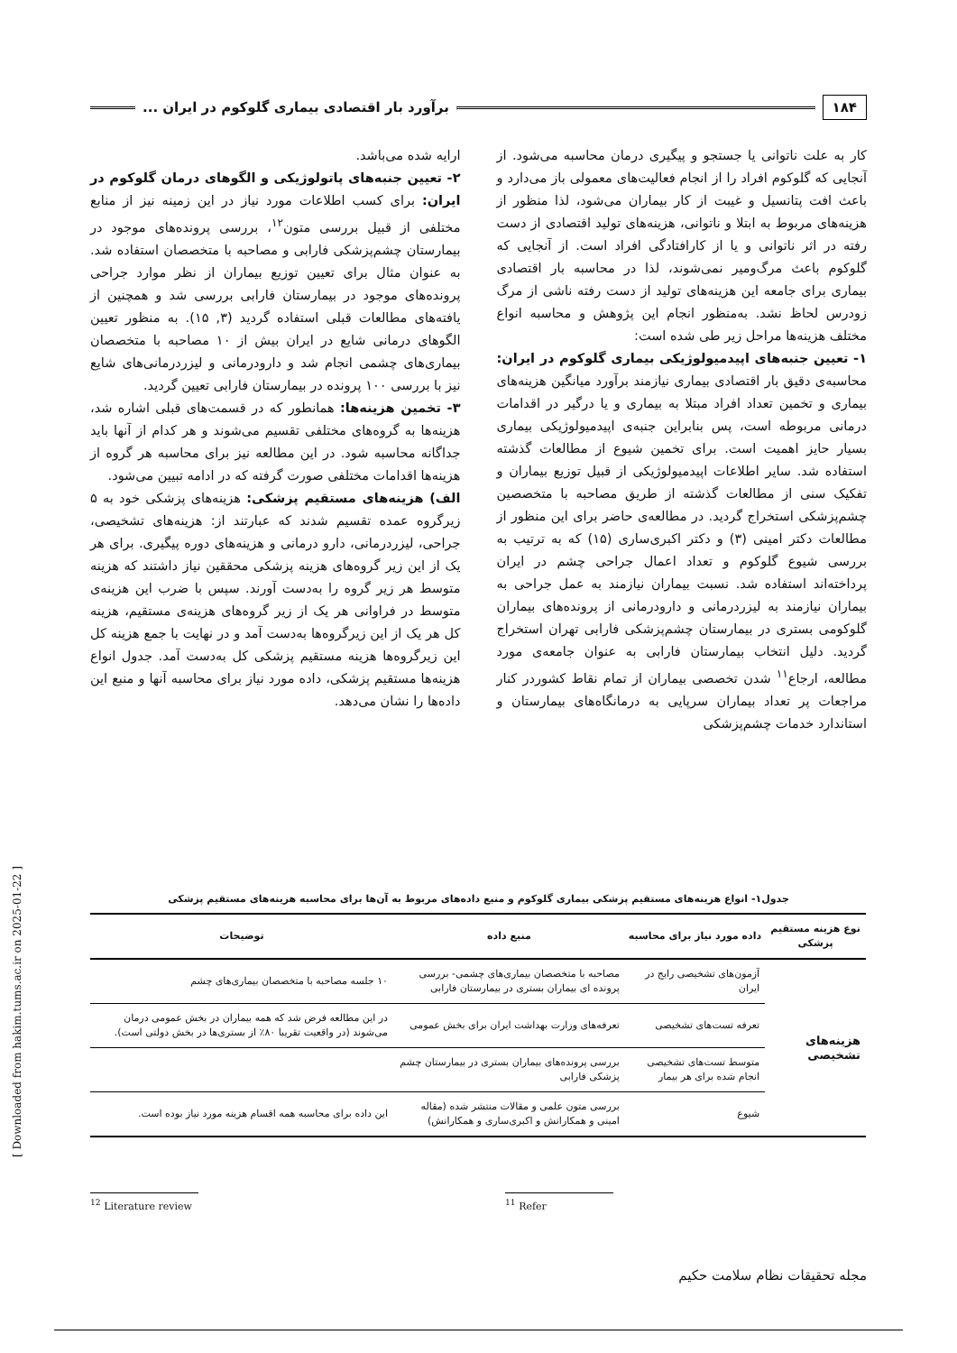۱۸۴
برآورد بار اقتصادی بیماری گلوکوم در ایران ...
کار به علت ناتوانی یا جستجو و پیگیری درمان محاسبه می‌شود. از آنجایی که گلوکوم افراد را از انجام فعالیت‌های معمولی باز می‌دارد و باعث افت پتانسیل و غیبت از کار بیماران می‌شود، لذا منظور از هزینه‌های مربوط به ابتلا و ناتوانی، هزینه‌های تولید اقتصادی از دست رفته در اثر ناتوانی و یا از کارافتادگی افراد است. از آنجایی که گلوکوم باعث مرگ‌ومیر نمی‌شوند، لذا در محاسبه بار اقتصادی بیماری برای جامعه این هزینه‌های تولید از دست رفته ناشی از مرگ زودرس لحاظ نشد. به‌منظور انجام این پژوهش و محاسبه انواع مختلف هزینه‌ها مراحل زیر طی شده است:
۱- تعیین جنبه‌های اپیدمیولوژیکی بیماری گلوکوم در ایران: محاسبه‌ی دقیق بار اقتصادی بیماری نیازمند برآورد میانگین هزینه‌های بیماری و تخمین تعداد افراد مبتلا به بیماری و یا درگیر در اقدامات درمانی مربوطه است، پس بنابراین جنبه‌ی اپیدمیولوژیکی بیماری بسیار حایز اهمیت است. برای تخمین شیوع از مطالعات گذشته استفاده شد. سایر اطلاعات اپیدمیولوژیکی از قبیل توزیع بیماران و تفکیک سنی از مطالعات گذشته از طریق مصاحبه با متخصصین چشم‌پزشکی استخراج گردید. در مطالعه‌ی حاضر برای این منظور از مطالعات دکتر امینی (۳) و دکتر اکبری‌ساری (۱۵) که به ترتیب به بررسی شیوع گلوکوم و تعداد اعمال جراحی چشم در ایران پرداخته‌اند استفاده شد. نسبت بیماران نیازمند به عمل جراحی به بیماران نیازمند به لیزردرمانی و دارودرمانی از پرونده‌های بیماران گلوکومی بستری در بیمارستان چشم‌پزشکی فارابی تهران استخراج گردید. دلیل انتخاب بیمارستان فارابی به عنوان جامعه‌ی مورد مطالعه، ارجاع<sup>۱۱</sup> شدن تخصصی بیماران از تمام نقاط کشوردر کنار مراجعات پر تعداد بیماران سرپایی به درمانگاه‌های بیمارستان و استاندارد خدمات چشم‌پزشکی
ارایه شده می‌باشد.
۲- تعیین جنبه‌های پاتولوژیکی و الگوهای درمان گلوکوم در ایران: برای کسب اطلاعات مورد نیاز در این زمینه نیز از منابع مختلفی از قبیل بررسی متون<sup>۱۲</sup>، بررسی پرونده‌های موجود در بیمارستان چشم‌پزشکی فارابی و مصاحبه با متخصصان استفاده شد. به عنوان مثال برای تعیین توزیع بیماران از نظر موارد جراحی پرونده‌های موجود در بیمارستان فارابی بررسی شد و همچنین از یافته‌های مطالعات قبلی استفاده گردید (۳, ۱۵). به منظور تعیین الگوهای درمانی شایع در ایران بیش از ۱۰ مصاحبه با متخصصان بیماری‌های چشمی انجام شد و دارودرمانی و لیزردرمانی‌های شایع نیز با بررسی ۱۰۰ پرونده در بیمارستان فارابی تعیین گردید.
۳- تخمین هزینه‌ها: همانطور که در قسمت‌های قبلی اشاره شد، هزینه‌ها به گروه‌های مختلفی تقسیم می‌شوند و هر کدام از آنها باید جداگانه محاسبه شود. در این مطالعه نیز برای محاسبه هر گروه از هزینه‌ها اقدامات مختلفی صورت گرفته که در ادامه تبیین می‌شود.
الف) هزینه‌های مستقیم پزشکی: هزینه‌های پزشکی خود به ۵ زیرگروه عمده تقسیم شدند که عبارتند از: هزینه‌های تشخیصی، جراحی، لیزردرمانی، دارو درمانی و هزینه‌های دوره پیگیری. برای هر یک از این زیر گروه‌های هزینه پزشکی محققین نیاز داشتند که هزینه متوسط هر زیر گروه را به‌دست آورند. سپس با ضرب این هزینه‌ی متوسط در فراوانی هر یک از زیر گروه‌های هزینه‌ی مستقیم، هزینه کل هر یک از این زیرگروه‌ها به‌دست آمد و در نهایت با جمع هزینه کل این زیرگروه‌ها هزینه مستقیم پزشکی کل به‌دست آمد. جدول انواع هزینه‌ها مستقیم پزشکی، داده مورد نیاز برای محاسبه آنها و منبع این داده‌ها را نشان می‌دهد.
جدول۱- انواع هزینه‌های مستقیم پزشکی بیماری گلوکوم و منبع داده‌های مربوط به آن‌ها برای محاسبه هزینه‌های مستقیم پزشکی
| نوع هزینه مستقیم پزشکی | داده مورد نیاز برای محاسبه | منبع داده | توضیحات |
| --- | --- | --- | --- |
| هزینه‌های تشخیصی | آزمون‌های تشخیصی رایج در ایران | مصاحبه با متخصصان بیماری‌های چشمی- بررسی پرونده ای بیماران بستری در بیمارستان فارابی | ۱۰ جلسه مصاحبه با متخصصان بیماری‌های چشم |
| | تعرفه تست‌های تشخیصی | تعرفه‌های وزارت بهداشت ایران برای بخش عمومی | در این مطالعه فرض شد که همه بیماران در بخش عمومی درمان می‌شوند (در واقعیت تقریبا ۸۰٪ از بستری‌ها در بخش دولتی است). |
| | متوسط تست‌های تشخیصی انجام شده برای هر بیمار | بررسی پرونده‌های بیماران بستری در بیمارستان چشم پزشکی فارابی | |
| | شیوع | بررسی متون علمی و مقالات منتشر شده (مقاله امینی و همکارانش و اکبری‌ساری و همکارانش) | این داده برای محاسبه همه اقسام هزینه مورد نیاز بوده است. |
<sup>12</sup> Literature review
<sup>11</sup> Refer
[ Downloaded from hakim.tums.ac.ir on 2025-01-22 ]
مجله تحقیقات نظام سلامت حکیم